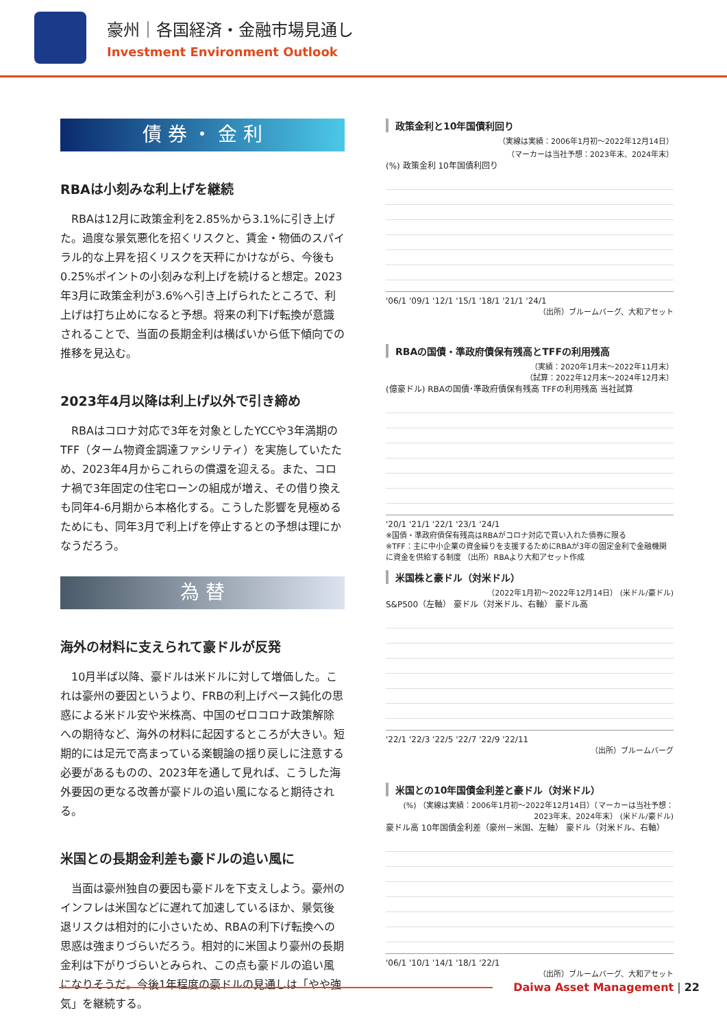豪州｜各国経済・金融市場見通し
Investment Environment Outlook
債 券 ・ 金 利
RBAは小刻みな利上げを継続
RBAは12月に政策金利を2.85%から3.1%に引き上げた。過度な景気悪化を招くリスクと、賃金・物価のスパイラル的な上昇を招くリスクを天秤にかけながら、今後も0.25%ポイントの小刻みな利上げを続けると想定。2023年3月に政策金利が3.6%へ引き上げられたところで、利上げは打ち止めになると予想。将来の利下げ転換が意識されることで、当面の長期金利は横ばいから低下傾向での推移を見込む。
2023年4月以降は利上げ以外で引き締め
RBAはコロナ対応で3年を対象としたYCCや3年満期のTFF（ターム物資金調達ファシリティ）を実施していたため、2023年4月からこれらの償還を迎える。また、コロナ禍で3年固定の住宅ローンの組成が増え、その借り換えも同年4-6月期から本格化する。こうした影響を見極めるためにも、同年3月で利上げを停止するとの予想は理にかなうだろう。
為 替
海外の材料に支えられて豪ドルが反発
10月半ば以降、豪ドルは米ドルに対して増価した。これは豪州の要因というより、FRBの利上げペース鈍化の思惑による米ドル安や米株高、中国のゼロコロナ政策解除への期待など、海外の材料に起因するところが大きい。短期的には足元で高まっている楽観論の揺り戻しに注意する必要があるものの、2023年を通して見れば、こうした海外要因の更なる改善が豪ドルの追い風になると期待される。
米国との長期金利差も豪ドルの追い風に
当面は豪州独自の要因も豪ドルを下支えしよう。豪州のインフレは米国などに遅れて加速しているほか、景気後退リスクは相対的に小さいため、RBAの利下げ転換への思惑は強まりづらいだろう。相対的に米国より豪州の長期金利は下がりづらいとみられ、この点も豪ドルの追い風になりそうだ。今後1年程度の豪ドルの見通しは「やや強気」を継続する。
政策金利と10年国債利回り
（実線は実績：2006年1月初～2022年12月14日）
（マーカーは当社予想：2023年末、2024年末）
(%) 政策金利 10年国債利回り
'06/1 '09/1 '12/1 '15/1 '18/1 '21/1 '24/1
（出所）ブルームバーグ、大和アセット
RBAの国債・準政府債保有残高とTFFの利用残高
（実績：2020年1月末～2022年11月末）
（試算：2022年12月末～2024年12月末）
(億豪ドル) RBAの国債･準政府債保有残高 TFFの利用残高 当社試算
'20/1 '21/1 '22/1 '23/1 '24/1
※国債・準政府債保有残高はRBAがコロナ対応で買い入れた債券に限る
※TFF：主に中小企業の資金繰りを支援するためにRBAが3年の固定金利で金融機関に資金を供給する制度 （出所）RBAより大和アセット作成
米国株と豪ドル（対米ドル）
（2022年1月初～2022年12月14日） (米ドル/豪ドル)
S&P500（左軸） 豪ドル（対米ドル、右軸） 豪ドル高
'22/1 '22/3 '22/5 '22/7 '22/9 '22/11
（出所）ブルームバーグ
米国との10年国債金利差と豪ドル（対米ドル）
(%) （実線は実績：2006年1月初～2022年12月14日）（マーカーは当社予想：2023年末、2024年末） (米ドル/豪ドル)
豪ドル高 10年国債金利差（豪州－米国、左軸） 豪ドル（対米ドル、右軸）
'06/1 '10/1 '14/1 '18/1 '22/1
（出所）ブルームバーグ、大和アセット
Daiwa Asset Management | 22